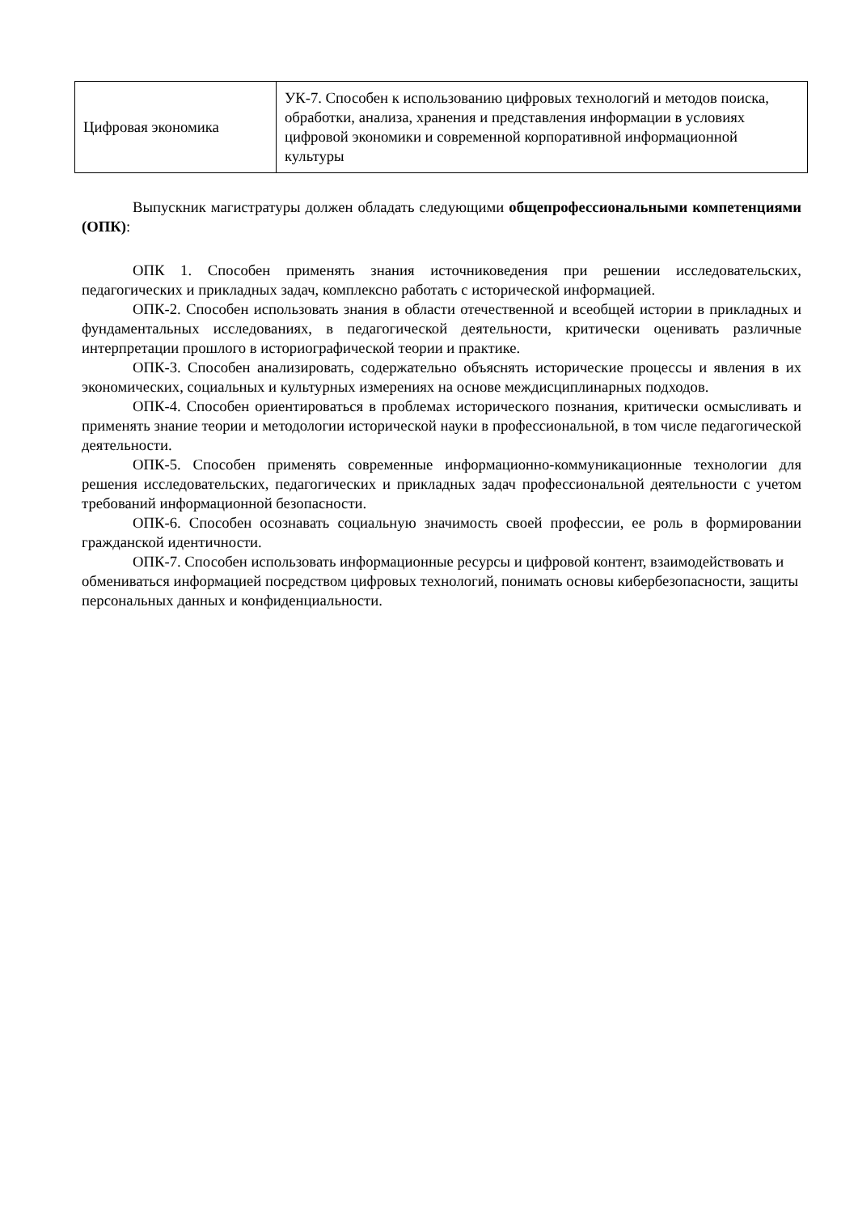| Цифровая экономика | УК-7. Способен к использованию цифровых технологий и методов поиска, обработки, анализа, хранения и представления информации в условиях цифровой экономики и современной корпоративной информационной культуры |
Выпускник магистратуры должен обладать следующими общепрофессиональными компетенциями (ОПК):
ОПК 1. Способен применять знания источниковедения при решении исследовательских, педагогических и прикладных задач, комплексно работать с исторической информацией.
ОПК-2. Способен использовать знания в области отечественной и всеобщей истории в прикладных и фундаментальных исследованиях, в педагогической деятельности, критически оценивать различные интерпретации прошлого в историографической теории и практике.
ОПК-3. Способен анализировать, содержательно объяснять исторические процессы и явления в их экономических, социальных и культурных измерениях на основе междисциплинарных подходов.
ОПК-4. Способен ориентироваться в проблемах исторического познания, критически осмысливать и применять знание теории и методологии исторической науки в профессиональной, в том числе педагогической деятельности.
ОПК-5. Способен применять современные информационно-коммуникационные технологии для решения исследовательских, педагогических и прикладных задач профессиональной деятельности с учетом требований информационной безопасности.
ОПК-6. Способен осознавать социальную значимость своей профессии, ее роль в формировании гражданской идентичности.
ОПК-7. Способен использовать информационные ресурсы и цифровой контент, взаимодействовать и обмениваться информацией посредством цифровых технологий, понимать основы кибербезопасности, защиты персональных данных и конфиденциальности.